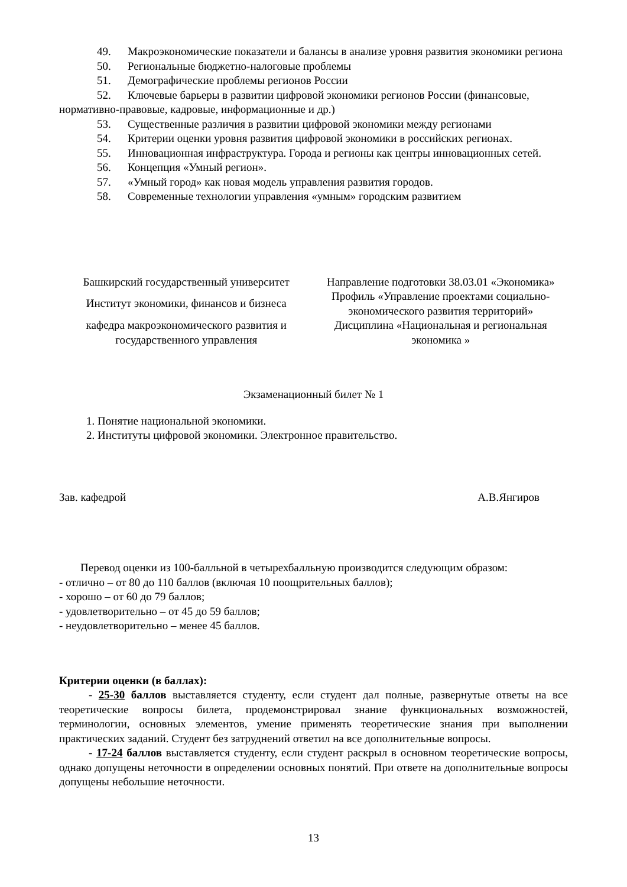49. Макроэкономические показатели и балансы в анализе уровня развития экономики региона
50. Региональные бюджетно-налоговые проблемы
51. Демографические проблемы регионов России
52. Ключевые барьеры в развитии цифровой экономики регионов России (финансовые, нормативно-правовые, кадровые, информационные и др.)
53. Существенные различия в развитии цифровой экономики между регионами
54. Критерии оценки уровня развития цифровой экономики в российских регионах.
55. Инновационная инфраструктура. Города и регионы как центры инновационных сетей.
56. Концепция «Умный регион».
57. «Умный город» как новая модель управления развития городов.
58. Современные технологии управления «умным» городским развитием
| Башкирский государственный университет | Направление подготовки 38.03.01 «Экономика» |
| Институт экономики, финансов и бизнеса | Профиль «Управление проектами социально-экономического развития территорий» |
| кафедра макроэкономического развития и государственного управления | Дисциплина «Национальная и региональная экономика » |
Экзаменационный билет № 1
1. Понятие национальной экономики.
2. Институты цифровой экономики. Электронное правительство.
Зав. кафедрой А.В.Янгиров
Перевод оценки из 100-балльной в четырехбалльную производится следующим образом:
- отлично – от 80 до 110 баллов (включая 10 поощрительных баллов);
- хорошо – от 60 до 79 баллов;
- удовлетворительно – от 45 до 59 баллов;
- неудовлетворительно – менее 45 баллов.
Критерии оценки (в баллах):
- 25-30 баллов выставляется студенту, если студент дал полные, развернутые ответы на все теоретические вопросы билета, продемонстрировал знание функциональных возможностей, терминологии, основных элементов, умение применять теоретические знания при выполнении практических заданий. Студент без затруднений ответил на все дополнительные вопросы.
- 17-24 баллов выставляется студенту, если студент раскрыл в основном теоретические вопросы, однако допущены неточности в определении основных понятий. При ответе на дополнительные вопросы допущены небольшие неточности.
13